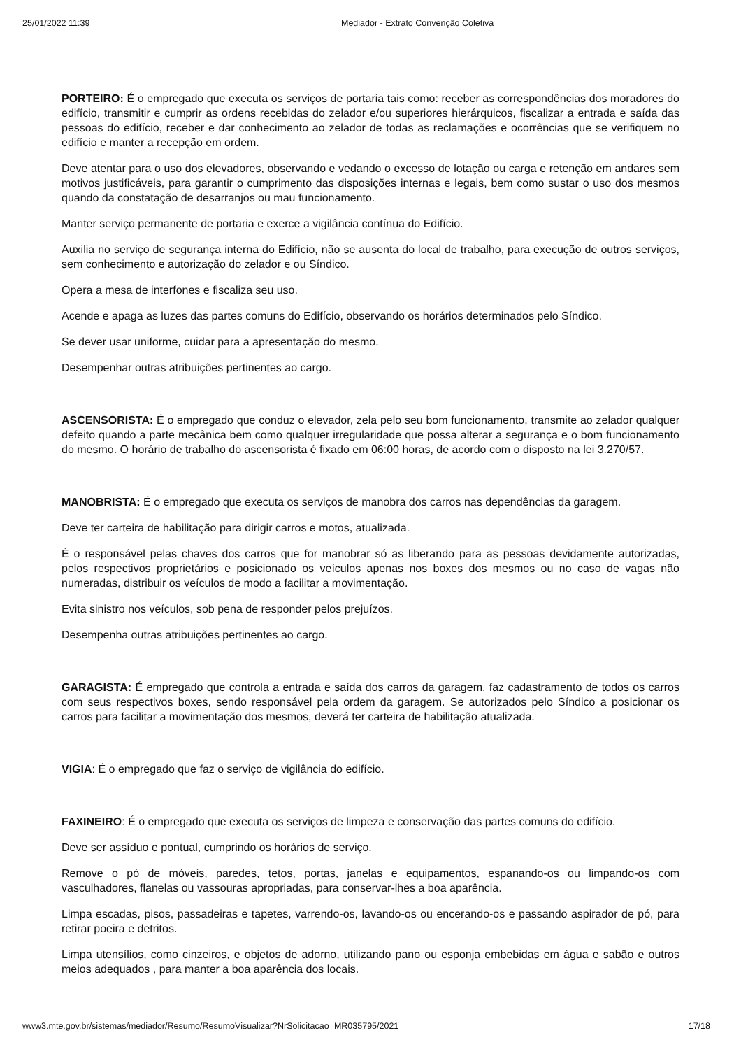25/01/2022 11:39 Mediador - Extrato Convenção Coletiva
PORTEIRO: É o empregado que executa os serviços de portaria tais como: receber as correspondências dos moradores do edifício, transmitir e cumprir as ordens recebidas do zelador e/ou superiores hierárquicos, fiscalizar a entrada e saída das pessoas do edifício, receber e dar conhecimento ao zelador de todas as reclamações e ocorrências que se verifiquem no edifício e manter a recepção em ordem.
Deve atentar para o uso dos elevadores, observando e vedando o excesso de lotação ou carga e retenção em andares sem motivos justificáveis, para garantir o cumprimento das disposições internas e legais, bem como sustar o uso dos mesmos quando da constatação de desarranjos ou mau funcionamento.
Manter serviço permanente de portaria e exerce a vigilância contínua do Edifício.
Auxilia no serviço de segurança interna do Edifício, não se ausenta do local de trabalho, para execução de outros serviços, sem conhecimento e autorização do zelador e ou Síndico.
Opera a mesa de interfones e fiscaliza seu uso.
Acende e apaga as luzes das partes comuns do Edifício, observando os horários determinados pelo Síndico.
Se dever usar uniforme, cuidar para a apresentação do mesmo.
Desempenhar outras atribuições pertinentes ao cargo.
ASCENSORISTA: É o empregado que conduz o elevador, zela pelo seu bom funcionamento, transmite ao zelador qualquer defeito quando a parte mecânica bem como qualquer irregularidade que possa alterar a segurança e o bom funcionamento do mesmo. O horário de trabalho do ascensorista é fixado em 06:00 horas, de acordo com o disposto na lei 3.270/57.
MANOBRISTA: É o empregado que executa os serviços de manobra dos carros nas dependências da garagem.
Deve ter carteira de habilitação para dirigir carros e motos, atualizada.
É o responsável pelas chaves dos carros que for manobrar só as liberando para as pessoas devidamente autorizadas, pelos respectivos proprietários e posicionado os veículos apenas nos boxes dos mesmos ou no caso de vagas não numeradas, distribuir os veículos de modo a facilitar a movimentação.
Evita sinistro nos veículos, sob pena de responder pelos prejuízos.
Desempenha outras atribuições pertinentes ao cargo.
GARAGISTA: É empregado que controla a entrada e saída dos carros da garagem, faz cadastramento de todos os carros com seus respectivos boxes, sendo responsável pela ordem da garagem. Se autorizados pelo Síndico a posicionar os carros para facilitar a movimentação dos mesmos, deverá ter carteira de habilitação atualizada.
VIGIA: É o empregado que faz o serviço de vigilância do edifício.
FAXINEIRO: É o empregado que executa os serviços de limpeza e conservação das partes comuns do edifício.
Deve ser assíduo e pontual, cumprindo os horários de serviço.
Remove o pó de móveis, paredes, tetos, portas, janelas e equipamentos, espanando-os ou limpando-os com vasculhadores, flanelas ou vassouras apropriadas, para conservar-lhes a boa aparência.
Limpa escadas, pisos, passadeiras e tapetes, varrendo-os, lavando-os ou encerando-os e passando aspirador de pó, para retirar poeira e detritos.
Limpa utensílios, como cinzeiros, e objetos de adorno, utilizando pano ou esponja embebidas em água e sabão e outros meios adequados , para manter a boa aparência dos locais.
www3.mte.gov.br/sistemas/mediador/Resumo/ResumoVisualizar?NrSolicitacao=MR035795/2021 17/18